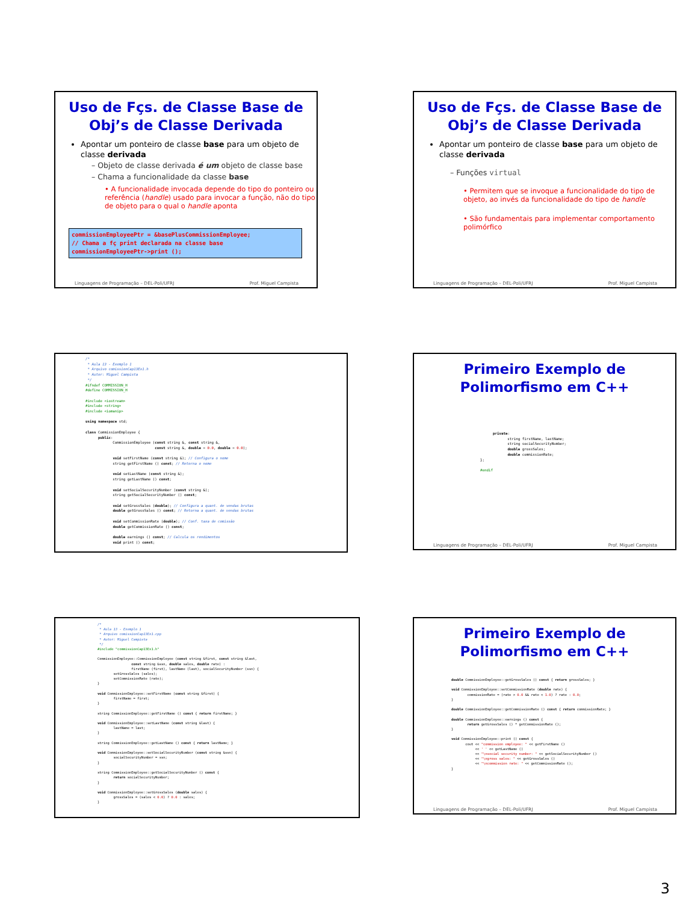Uso de Fçs. de Classe Base de Obj’s de Classe Derivada
Apontar um ponteiro de classe base para um objeto de classe derivada
– Objeto de classe derivada é um objeto de classe base
– Chama a funcionalidade da classe base
• A funcionalidade invocada depende do tipo do ponteiro ou referência (handle) usado para invocar a função, não do tipo de objeto para o qual o handle aponta
commissionEmployeePtr = &basePlusCommissionEmployee;
// Chama a fç print declarada na classe base
commissionEmployeePtr->print ();
Linguagens de Programação – DEL-Poli/UFRJ Prof. Miguel Campista
Uso de Fçs. de Classe Base de Obj’s de Classe Derivada
Apontar um ponteiro de classe base para um objeto de classe derivada
– Funções virtual
• Permitem que se invoque a funcionalidade do tipo de objeto, ao invés da funcionalidade do tipo de handle
• São fundamentais para implementar comportamento polimórfico
Linguagens de Programação – DEL-Poli/UFRJ Prof. Miguel Campista
/*
 * Aula 13 - Exemplo 1
 * Arquivo comissionCap13Ex1.h
 * Autor: Miguel Campista
 */
#ifndef COMMISSION_H
#define COMMISSION_H

#include <iostream>
#include <string>
#include <iomanip>

using namespace std;

class CommissionEmployee {
      public:
             CommissionEmployee (const string &, const string &,
                                 const string &, double = 0.0, double = 0.0);

             void setFirstName (const string &); // Configura o nome
             string getFirstName () const; // Retorna o nome

             void setLastName (const string &);
             string getLastName () const;

             void setSocialSecurityNumber (const string &);
             string getSocialSecurityNumber () const;

             void setGrossSales (double); // Configura a quant. de vendas brutas
             double getGrossSales () const; // Retorna a quant. de vendas brutas

             void setCommissionRate (double); // Conf. taxa de comissão
             double getCommissionRate () const;

             double earnings () const; // Calcula os rendimentos
             void print () const;
Primeiro Exemplo de Polimorfismo em C++
      private:
             string firstName, lastName;
             string socialSecurityNumber;
             double grossSales;
             double commissionRate;
};

#endif
Linguagens de Programação – DEL-Poli/UFRJ Prof. Miguel Campista
/*
 * Aula 13 - Exemplo 1
 * Arquivo comissionCap13Ex1.cpp
 * Autor: Miguel Campista
 */
#include "commissionCap13Ex1.h"

CommissionEmployee::CommissionEmployee (const string &first, const string &last,
                 const string &ssn, double sales, double rate) :
                 firstName (first), lastName (last), socialSecurityNumber (ssn) {
        setGrossSales (sales);
        setCommissionRate (rate);
}

void CommissionEmployee::setFirstName (const string &first) {
        firstName = first;
}

string CommissionEmployee::getFirstName () const { return firstName; }

void CommissionEmployee::setLastName (const string &last) {
        lastName = last;
}

string CommissionEmployee::getLastName () const { return lastName; }

void CommissionEmployee::setSocialSecurityNumber (const string &ssn) {
        socialSecurityNumber = ssn;
}

string CommissionEmployee::getSocialSecurityNumber () const {
        return socialSecurityNumber;
}

void CommissionEmployee::setGrossSales (double sales) {
        grossSales = (sales < 0.0) ? 0.0 : sales;
}
Primeiro Exemplo de Polimorfismo em C++
double CommissionEmployee::getGrossSales () const { return grossSales; }

void CommissionEmployee::setCommissionRate (double rate) {
        commissionRate = (rate > 0.0 && rate < 1.0) ? rate : 0.0;
}

double CommissionEmployee::getCommissionRate () const { return commissionRate; }

double CommissionEmployee::earnings () const {
        return getGrossSales () * getCommissionRate ();
}

void CommissionEmployee::print () const {
       cout << "commission employee: " << getFirstName ()
            << ' ' << getLastName ()
            << "\nsocial security number: " << getSocialSecurityNumber ()
            << "\ngross sales: " << getGrossSales ()
            << "\ncommission rate: " << getCommissionRate ();
}
Linguagens de Programação – DEL-Poli/UFRJ Prof. Miguel Campista
3